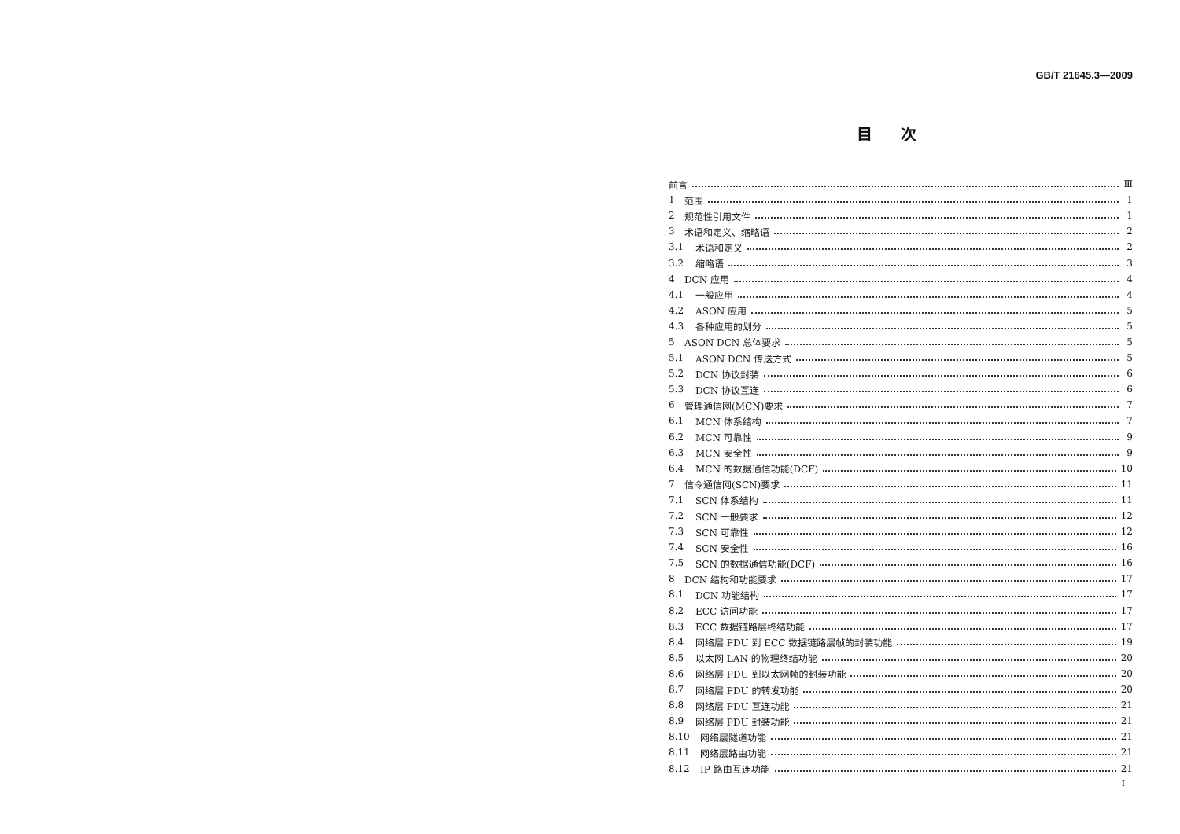GB/T 21645.3—2009
目次
前言 Ⅲ
1 范围 1
2 规范性引用文件 1
3 术语和定义、缩略语 2
3.1 术语和定义 2
3.2 缩略语 3
4 DCN 应用 4
4.1 一般应用 4
4.2 ASON 应用 5
4.3 各种应用的划分 5
5 ASON DCN 总体要求 5
5.1 ASON DCN 传送方式 5
5.2 DCN 协议封装 6
5.3 DCN 协议互连 6
6 管理通信网(MCN)要求 7
6.1 MCN 体系结构 7
6.2 MCN 可靠性 9
6.3 MCN 安全性 9
6.4 MCN 的数据通信功能(DCF) 10
7 信令通信网(SCN)要求 11
7.1 SCN 体系结构 11
7.2 SCN 一般要求 12
7.3 SCN 可靠性 12
7.4 SCN 安全性 16
7.5 SCN 的数据通信功能(DCF) 16
8 DCN 结构和功能要求 17
8.1 DCN 功能结构 17
8.2 ECC 访问功能 17
8.3 ECC 数据链路层终结功能 17
8.4 网络层 PDU 到 ECC 数据链路层帧的封装功能 19
8.5 以太网 LAN 的物理终结功能 20
8.6 网络层 PDU 到以太网帧的封装功能 20
8.7 网络层 PDU 的转发功能 20
8.8 网络层 PDU 互连功能 21
8.9 网络层 PDU 封装功能 21
8.10 网络层隧道功能 21
8.11 网络层路由功能 21
8.12 IP 路由互连功能 21
I